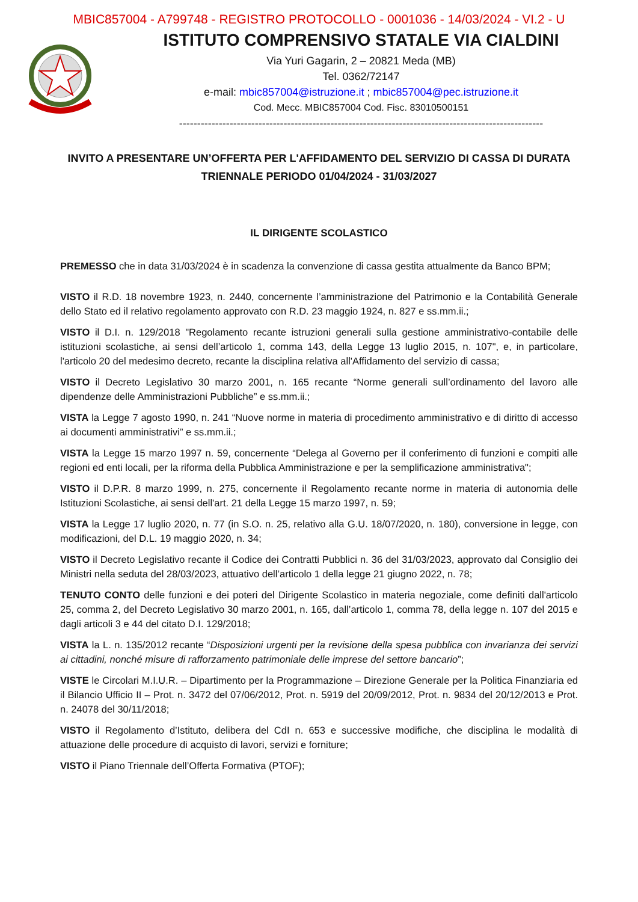MBIC857004 - A799748 - REGISTRO PROTOCOLLO - 0001036 - 14/03/2024 - VI.2 - U
ISTITUTO COMPRENSIVO STATALE VIA CIALDINI
Via Yuri Gagarin, 2 – 20821 Meda (MB)
Tel. 0362/72147
e-mail: mbic857004@istruzione.it ; mbic857004@pec.istruzione.it
Cod. Mecc. MBIC857004 Cod. Fisc. 83010500151
-----------------------------------------------------------------------------------------------------
INVITO A PRESENTARE UN’OFFERTA PER L'AFFIDAMENTO DEL SERVIZIO DI CASSA DI DURATA TRIENNALE PERIODO 01/04/2024 - 31/03/2027
IL DIRIGENTE SCOLASTICO
PREMESSO che in data 31/03/2024 è in scadenza la convenzione di cassa gestita attualmente da Banco BPM;
VISTO il R.D. 18 novembre 1923, n. 2440, concernente l’amministrazione del Patrimonio e la Contabilità Generale dello Stato ed il relativo regolamento approvato con R.D. 23 maggio 1924, n. 827 e ss.mm.ii.;
VISTO il D.I. n. 129/2018 "Regolamento recante istruzioni generali sulla gestione amministrativo-contabile delle istituzioni scolastiche, ai sensi dell’articolo 1, comma 143, della Legge 13 luglio 2015, n. 107", e, in particolare, l'articolo 20 del medesimo decreto, recante la disciplina relativa all'Affidamento del servizio di cassa;
VISTO il Decreto Legislativo 30 marzo 2001, n. 165 recante “Norme generali sull’ordinamento del lavoro alle dipendenze delle Amministrazioni Pubbliche” e ss.mm.ii.;
VISTA la Legge 7 agosto 1990, n. 241 “Nuove norme in materia di procedimento amministrativo e di diritto di accesso ai documenti amministrativi” e ss.mm.ii.;
VISTA la Legge 15 marzo 1997 n. 59, concernente “Delega al Governo per il conferimento di funzioni e compiti alle regioni ed enti locali, per la riforma della Pubblica Amministrazione e per la semplificazione amministrativa";
VISTO il D.P.R. 8 marzo 1999, n. 275, concernente il Regolamento recante norme in materia di autonomia delle Istituzioni Scolastiche, ai sensi dell'art. 21 della Legge 15 marzo 1997, n. 59;
VISTA la Legge 17 luglio 2020, n. 77 (in S.O. n. 25, relativo alla G.U. 18/07/2020, n. 180), conversione in legge, con modificazioni, del D.L. 19 maggio 2020, n. 34;
VISTO il Decreto Legislativo recante il Codice dei Contratti Pubblici n. 36 del 31/03/2023, approvato dal Consiglio dei Ministri nella seduta del 28/03/2023, attuativo dell’articolo 1 della legge 21 giugno 2022, n. 78;
TENUTO CONTO delle funzioni e dei poteri del Dirigente Scolastico in materia negoziale, come definiti dall'articolo 25, comma 2, del Decreto Legislativo 30 marzo 2001, n. 165, dall’articolo 1, comma 78, della legge n. 107 del 2015 e dagli articoli 3 e 44 del citato D.I. 129/2018;
VISTA la L. n. 135/2012 recante “Disposizioni urgenti per la revisione della spesa pubblica con invarianza dei servizi ai cittadini, nonché misure di rafforzamento patrimoniale delle imprese del settore bancario”;
VISTE le Circolari M.I.U.R. – Dipartimento per la Programmazione – Direzione Generale per la Politica Finanziaria ed il Bilancio Ufficio II – Prot. n. 3472 del 07/06/2012, Prot. n. 5919 del 20/09/2012, Prot. n. 9834 del 20/12/2013 e Prot. n. 24078 del 30/11/2018;
VISTO il Regolamento d’Istituto, delibera del CdI n. 653 e successive modifiche, che disciplina le modalità di attuazione delle procedure di acquisto di lavori, servizi e forniture;
VISTO il Piano Triennale dell’Offerta Formativa (PTOF);